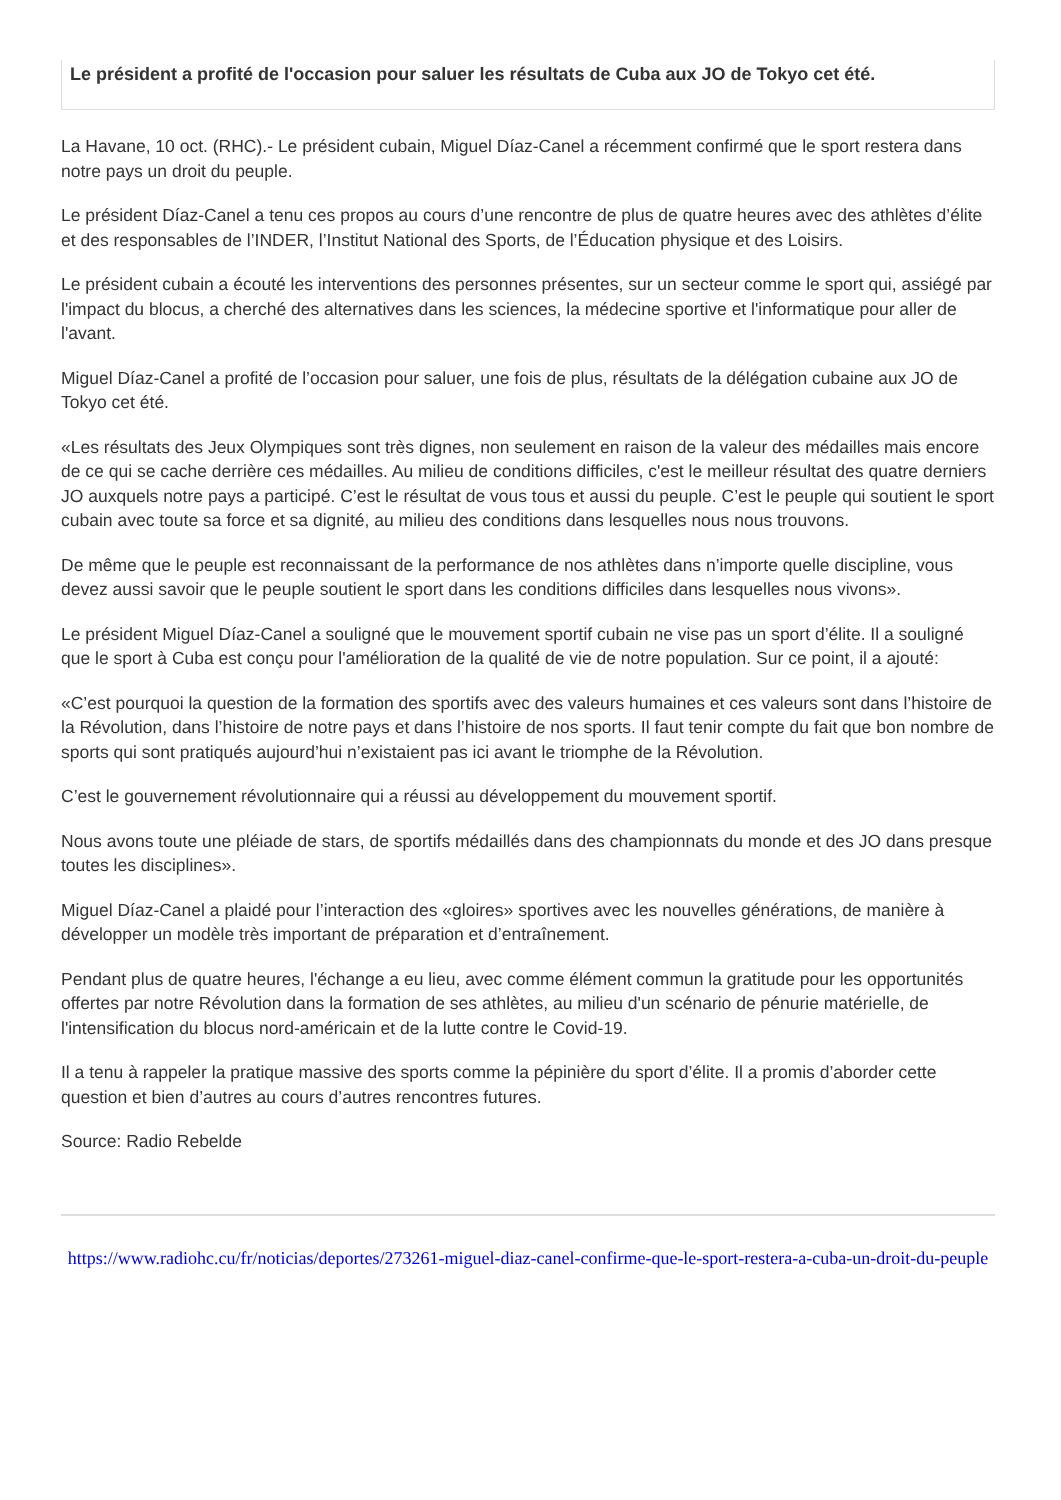Le président a profité de l'occasion pour saluer les résultats de Cuba aux JO de Tokyo cet été.
La Havane, 10 oct. (RHC).- Le président cubain, Miguel Díaz-Canel a récemment confirmé que le sport restera dans notre pays un droit du peuple.
Le président Díaz-Canel a tenu ces propos au cours d’une rencontre de plus de quatre heures avec des athlètes d’élite et des responsables de l’INDER, l’Institut National des Sports, de l’Éducation physique et des Loisirs.
Le président cubain a écouté les interventions des personnes présentes, sur un secteur comme le sport qui, assiégé par l'impact du blocus, a cherché des alternatives dans les sciences, la médecine sportive et l'informatique pour aller de l'avant.
Miguel Díaz-Canel a profité de l’occasion pour saluer, une fois de plus, résultats de la délégation cubaine aux JO de Tokyo cet été.
«Les résultats des Jeux Olympiques sont très dignes, non seulement en raison de la valeur des médailles mais encore de ce qui se cache derrière ces médailles. Au milieu de conditions difficiles, c'est le meilleur résultat des quatre derniers JO auxquels notre pays a participé. C’est le résultat de vous tous et aussi du peuple. C’est le peuple qui soutient le sport cubain avec toute sa force et sa dignité, au milieu des conditions dans lesquelles nous nous trouvons.
De même que le peuple est reconnaissant de la performance de nos athlètes dans n’importe quelle discipline, vous devez aussi savoir que le peuple soutient le sport dans les conditions difficiles dans lesquelles nous vivons».
Le président Miguel Díaz-Canel a souligné que le mouvement sportif cubain ne vise pas un sport d’élite. Il a souligné que le sport à Cuba est conçu pour l'amélioration de la qualité de vie de notre population. Sur ce point, il a ajouté:
«C’est pourquoi la question de la formation des sportifs avec des valeurs humaines et ces valeurs sont dans l’histoire de la Révolution, dans l’histoire de notre pays et dans l’histoire de nos sports. Il faut tenir compte du fait que bon nombre de sports qui sont pratiqués aujourd’hui n’existaient pas ici avant le triomphe de la Révolution.
C’est le gouvernement révolutionnaire qui a réussi au développement du mouvement sportif.
Nous avons toute une pléiade de stars, de sportifs médaillés dans des championnats du monde et des JO dans presque toutes les disciplines».
Miguel Díaz-Canel a plaidé pour l’interaction des «gloires» sportives avec les nouvelles générations, de manière à développer un modèle très important de préparation et d’entraînement.
Pendant plus de quatre heures, l'échange a eu lieu, avec comme élément commun la gratitude pour les opportunités offertes par notre Révolution dans la formation de ses athlètes, au milieu d'un scénario de pénurie matérielle, de l'intensification du blocus nord-américain et de la lutte contre le Covid-19.
Il a tenu à rappeler la pratique massive des sports comme la pépinière du sport d’élite. Il a promis d’aborder cette question et bien d’autres au cours d’autres rencontres futures.
Source: Radio Rebelde
https://www.radiohc.cu/fr/noticias/deportes/273261-miguel-diaz-canel-confirme-que-le-sport-restera-a-cuba-un-droit-du-peuple